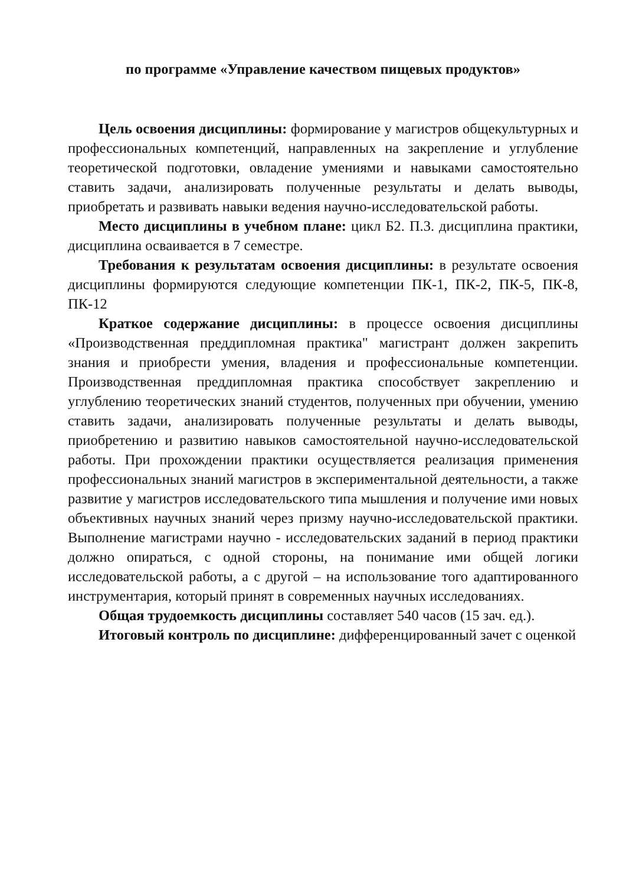по программе «Управление качеством пищевых продуктов»
Цель освоения дисциплины: формирование у магистров общекультурных и профессиональных компетенций, направленных на закрепление и углубление теоретической подготовки, овладение умениями и навыками самостоятельно ставить задачи, анализировать полученные результаты и делать выводы, приобретать и развивать навыки ведения научно-исследовательской работы.
Место дисциплины в учебном плане: цикл Б2. П.3. дисциплина практики, дисциплина осваивается в 7 семестре.
Требования к результатам освоения дисциплины: в результате освоения дисциплины формируются следующие компетенции ПК-1, ПК-2, ПК-5, ПК-8, ПК-12
Краткое содержание дисциплины: в процессе освоения дисциплины «Производственная преддипломная практика" магистрант должен закрепить знания и приобрести умения, владения и профессиональные компетенции. Производственная преддипломная практика способствует закреплению и углублению теоретических знаний студентов, полученных при обучении, умению ставить задачи, анализировать полученные результаты и делать выводы, приобретению и развитию навыков самостоятельной научно-исследовательской работы. При прохождении практики осуществляется реализация применения профессиональных знаний магистров в экспериментальной деятельности, а также развитие у магистров исследовательского типа мышления и получение ими новых объективных научных знаний через призму научно-исследовательской практики. Выполнение магистрами научно - исследовательских заданий в период практики должно опираться, с одной стороны, на понимание ими общей логики исследовательской работы, а с другой – на использование того адаптированного инструментария, который принят в современных научных исследованиях.
Общая трудоемкость дисциплины составляет 540 часов (15 зач. ед.).
Итоговый контроль по дисциплине: дифференцированный зачет с оценкой